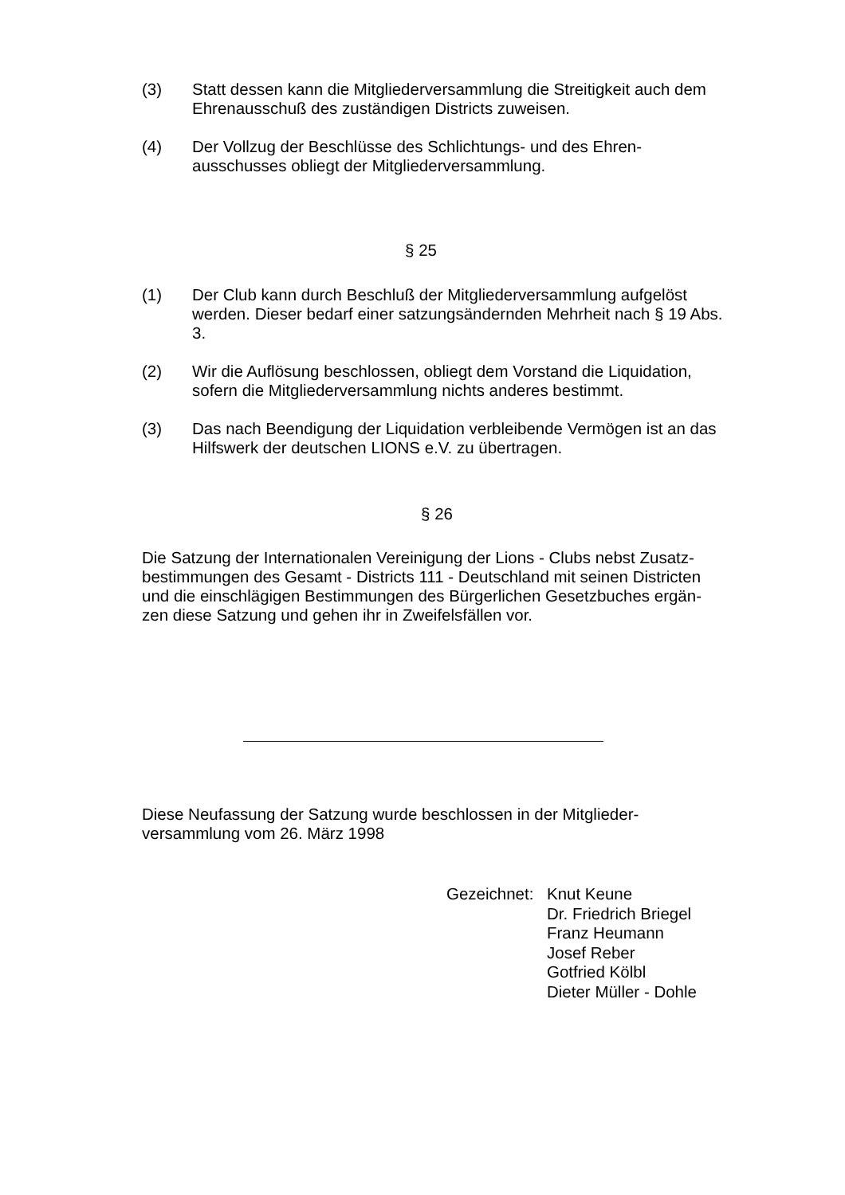(3) Statt dessen kann die Mitgliederversammlung die Streitigkeit auch dem Ehrenausschuß des zuständigen Districts zuweisen.
(4) Der Vollzug der Beschlüsse des Schlichtungs- und des Ehren-
ausschusses obliegt der Mitgliederversammlung.
§ 25
(1) Der Club kann durch Beschluß der Mitgliederversammlung aufgelöst werden. Dieser bedarf einer satzungsändernden Mehrheit nach § 19 Abs. 3.
(2) Wir die Auflösung beschlossen, obliegt dem Vorstand die Liquidation, sofern die Mitgliederversammlung nichts anderes bestimmt.
(3) Das nach Beendigung der Liquidation verbleibende Vermögen ist an das Hilfswerk der deutschen LIONS e.V. zu übertragen.
§ 26
Die Satzung der Internationalen Vereinigung der Lions - Clubs nebst Zusatz-
bestimmungen des Gesamt - Districts 111 - Deutschland mit seinen Districten und die einschlägigen Bestimmungen des Bürgerlichen Gesetzbuches ergän-
zen diese Satzung und gehen ihr in Zweifelsfällen vor.
Diese Neufassung der Satzung wurde beschlossen in der Mitglieder-
versammlung vom 26. März 1998
Gezeichnet:
Knut Keune
Dr. Friedrich Briegel
Franz Heumann
Josef Reber
Gotfried Kölbl
Dieter Müller - Dohle